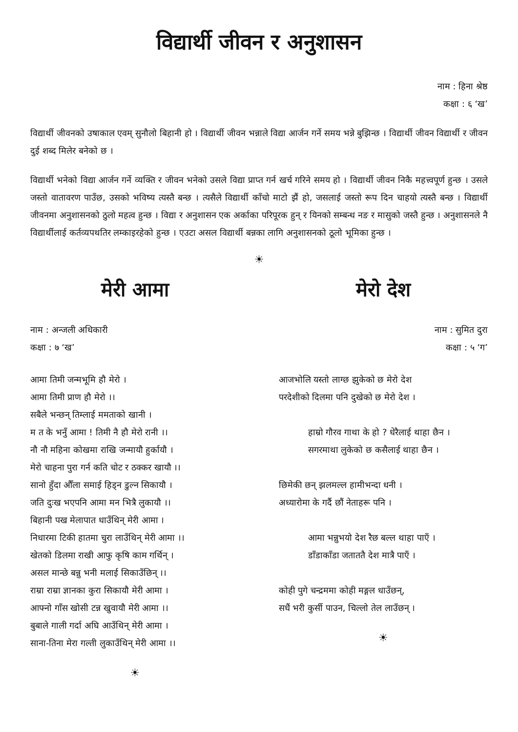विद्यार्थी जीवन र अनुशासन
नाम : हिना श्रेष्ठ
कक्षा : ६ ‘ख’
विद्यार्थी जीवनको उषाकाल एवम् सुनौलो बिहानी हो । विद्यार्थी जीवन भन्नाले विद्या आर्जन गर्ने समय भन्ने बुझिन्छ । विद्यार्थी जीवन विद्यार्थी र जीवन दुई शब्द मिलेर बनेको छ ।
विद्यार्थी भनेको विद्या आर्जन गर्ने व्यक्ति र जीवन भनेको उसले विद्या प्राप्त गर्न खर्च गरिने समय हो । विद्यार्थी जीवन निकै महत्त्वपूर्ण हुन्छ । उसले जस्तो वातावरण पाउँछ, उसको भविष्य त्यस्तै बन्छ । त्यसैले विद्यार्थी काँचो माटो झैं हो, जसलाई जस्तो रूप दिन चाहयो त्यस्तै बन्छ । विद्यार्थी जीवनमा अनुशासनको ठुलो महत्व हुन्छ । विद्या र अनुशासन एक अर्काका परिपूरक हुन् र यिनको सम्बन्ध नङ र मासुको जस्तै हुन्छ । अनुशासनले नै विद्यार्थीलाई कर्तव्यपथतिर लम्काइरहेको हुन्छ । एउटा असल विद्यार्थी बन्नका लागि अनुशासनको ठूलो भूमिका हुन्छ ।
☀
मेरी आमा
नाम : अन्जली अधिकारी
कक्षा : ७ ‘ख’
आमा तिमी जन्मभूमि हौ मेरो ।
आमा तिमी प्राण हौ मेरो ।।
सबैले भन्छन् तिम्लाई ममताको खानी ।
म त के भनुँ आमा ! तिमी नै हौ मेरो रानी ।।
नौ नौ महिना कोखमा राखि जन्मायौ हुर्कायौ ।
मेरो चाहना पुरा गर्न कति चोट र ठक्कर खायौ ।।
सानो हुँदा औँला समाई हिड्न डुल्न सिकायौ ।
जति दुःख भएपनि आमा मन भित्रै लुकायौ ।।
बिहानी पख मेलापात धाउँथिन् मेरी आमा ।
निधारमा टिकी हातमा चुरा लाउँथिन् मेरी आमा ।।
खेतको डिलमा राखी आफु कृषि काम गर्थिन् ।
असल मान्छे बन्नु भनी मलाई सिकाउँछिन् ।।
राम्रा राम्रा ज्ञानका कुरा सिकायौ मेरी आमा ।
आफ्नो गाँस खोसी टन्न खुवायौ मेरी आमा ।।
बुबाले गाली गर्दा अघि आउँथिन् मेरी आमा ।
साना-तिना मेरा गल्ती लुकाउँथिन् मेरी आमा ।।
☀
मेरो देश
नाम : सुमित दुरा
कक्षा : ५ ‘ग’
आजभोलि यस्तो लाग्छ झुकेको छ मेरो देश
परदेशीको दिलमा पनि दुखेको छ मेरो देश ।
हाम्रो गौरव गाथा के हो ? धेरैलाई थाहा छैन ।
सगरमाथा लुकेको छ कसैलाई थाहा छैन ।
छिमेकी छन् झलमल्ल हामीभन्दा धनी ।
अध्यारोमा के गर्दै छौं नेताहरू पनि ।
आमा भन्नुभयो देश रैछ बल्ल थाहा पाएँ ।
डाँडाकाँडा जताततै देश मात्रै पाएँ ।
कोही पुगे चन्द्रममा कोही मङ्गल धाउँछन्,
सधैं भरी कुर्सी पाउन, चिल्लो तेल लाउँछन् ।
☀